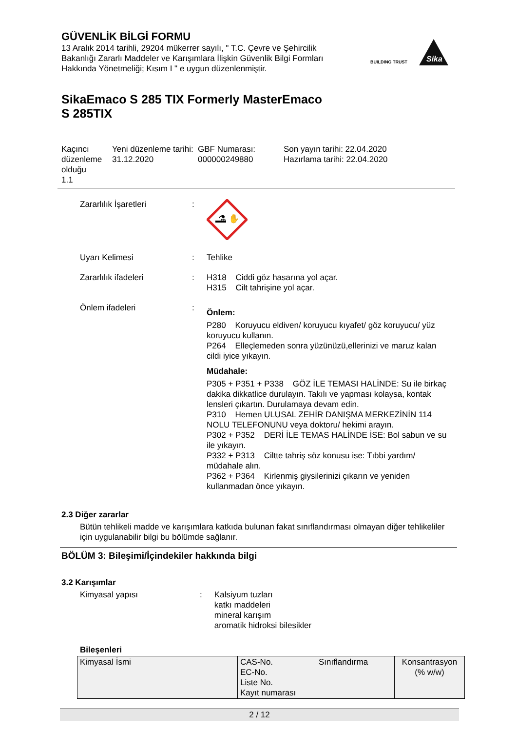GÜVENLİK BİLGİ FORMU
13 Aralık 2014 tarihli, 29204 mükerrer sayılı, " T.C. Çevre ve Şehircilik Bakanlığı Zararlı Maddeler ve Karışımlara İlişkin Güvenlik Bilgi Formları Hakkında Yönetmeliği; Kısım I " e uygun düzenlenmiştir.
BUILDING TRUST
Sika
SikaEmaco S 285 TIX Formerly MasterEmaco
S 285TIX
Kaçıncı düzenleme olduğu
1.1
Yeni düzenleme tarihi:
31.12.2020
GBF Numarası:
000000249880
Son yayın tarihi: 22.04.2020
Hazırlama tarihi: 22.04.2020
Zararlılık İşaretleri :
⚗ ✋
Uyarı Kelimesi : Tehlike
Zararlılık ifadeleri : H318 Ciddi göz hasarına yol açar.
H315 Cilt tahrişine yol açar.
Önlem ifadeleri :
Önlem:
P280 Koruyucu eldiven/ koruyucu kıyafet/ göz koruyucu/ yüz koruyucu kullanın.
P264 Elleçlemeden sonra yüzünüzü,ellerinizi ve maruz kalan cildi iyice yıkayın.
Müdahale:
P305 + P351 + P338 GÖZ İLE TEMASI HALİNDE: Su ile birkaç dakika dikkatlice durulayın. Takılı ve yapması kolaysa, kontak lensleri çıkartın. Durulamaya devam edin.
P310 Hemen ULUSAL ZEHİR DANIŞMA MERKEZİNİN 114 NOLU TELEFONUNU veya doktoru/ hekimi arayın.
P302 + P352 DERİ İLE TEMAS HALİNDE İSE: Bol sabun ve su ile yıkayın.
P332 + P313 Ciltte tahriş söz konusu ise: Tıbbi yardım/ müdahale alın.
P362 + P364 Kirlenmiş giysilerinizi çıkarın ve yeniden kullanmadan önce yıkayın.
2.3 Diğer zararlar
Bütün tehlikeli madde ve karışımlara katkıda bulunan fakat sınıflandırması olmayan diğer tehlikeliler için uygulanabilir bilgi bu bölümde sağlanır.
BÖLÜM 3: Bileşimi/İçindekiler hakkında bilgi
3.2 Karışımlar
Kimyasal yapısı : Kalsiyum tuzları
katkı maddeleri
mineral karışım
aromatik hidroksi bilesikler
Bileşenleri
| Kimyasal İsmi | CAS-No. EC-No. Liste No. Kayıt numarası | Sınıflandırma | Konsantrasyon (% w/w) |
2 / 12